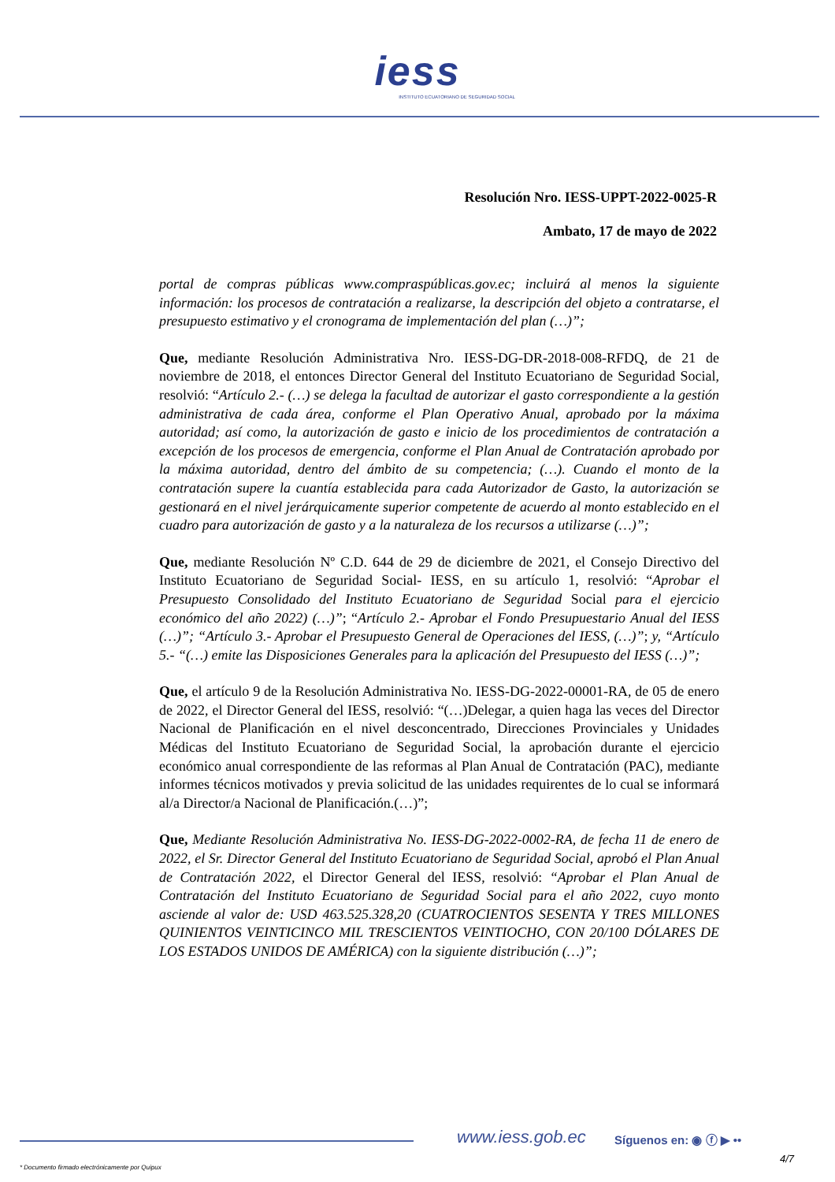iess
INSTITUTO ECUATORIANO DE SEGURIDAD SOCIAL
Resolución Nro. IESS-UPPT-2022-0025-R
Ambato, 17 de mayo de 2022
portal de compras públicas www.compraspúblicas.gov.ec; incluirá al menos la siguiente información: los procesos de contratación a realizarse, la descripción del objeto a contratarse, el presupuesto estimativo y el cronograma de implementación del plan (…)”;
Que, mediante Resolución Administrativa Nro. IESS-DG-DR-2018-008-RFDQ, de 21 de noviembre de 2018, el entonces Director General del Instituto Ecuatoriano de Seguridad Social, resolvió: “Artículo 2.- (…) se delega la facultad de autorizar el gasto correspondiente a la gestión administrativa de cada área, conforme el Plan Operativo Anual, aprobado por la máxima autoridad; así como, la autorización de gasto e inicio de los procedimientos de contratación a excepción de los procesos de emergencia, conforme el Plan Anual de Contratación aprobado por la máxima autoridad, dentro del ámbito de su competencia; (…). Cuando el monto de la contratación supere la cuantía establecida para cada Autorizador de Gasto, la autorización se gestionará en el nivel jerárquicamente superior competente de acuerdo al monto establecido en el cuadro para autorización de gasto y a la naturaleza de los recursos a utilizarse (…)”;
Que, mediante Resolución Nº C.D. 644 de 29 de diciembre de 2021, el Consejo Directivo del Instituto Ecuatoriano de Seguridad Social- IESS, en su artículo 1, resolvió: “Aprobar el Presupuesto Consolidado del Instituto Ecuatoriano de Seguridad Social para el ejercicio económico del año 2022) (…)”; “Artículo 2.- Aprobar el Fondo Presupuestario Anual del IESS (…)”; “Artículo 3.- Aprobar el Presupuesto General de Operaciones del IESS, (…)”; y, “Artículo 5.- “(…) emite las Disposiciones Generales para la aplicación del Presupuesto del IESS (…)”;
Que, el artículo 9 de la Resolución Administrativa No. IESS-DG-2022-00001-RA, de 05 de enero de 2022, el Director General del IESS, resolvió: “(…)Delegar, a quien haga las veces del Director Nacional de Planificación en el nivel desconcentrado, Direcciones Provinciales y Unidades Médicas del Instituto Ecuatoriano de Seguridad Social, la aprobación durante el ejercicio económico anual correspondiente de las reformas al Plan Anual de Contratación (PAC), mediante informes técnicos motivados y previa solicitud de las unidades requirentes de lo cual se informará al/a Director/a Nacional de Planificación.(…)”;
Que, Mediante Resolución Administrativa No. IESS-DG-2022-0002-RA, de fecha 11 de enero de 2022, el Sr. Director General del Instituto Ecuatoriano de Seguridad Social, aprobó el Plan Anual de Contratación 2022, el Director General del IESS, resolvió: “Aprobar el Plan Anual de Contratación del Instituto Ecuatoriano de Seguridad Social para el año 2022, cuyo monto asciende al valor de: USD 463.525.328,20 (CUATROCIENTOS SESENTA Y TRES MILLONES QUINIENTOS VEINTICINCO MIL TRESCIENTOS VEINTIOCHO, CON 20/100 DÓLARES DE LOS ESTADOS UNIDOS DE AMÉRICA) con la siguiente distribución (…)”;
www.iess.gob.ec Síguenos en: ◉ ⓕ ▶ ••
4/7
* Documento firmado electrónicamente por Quipux